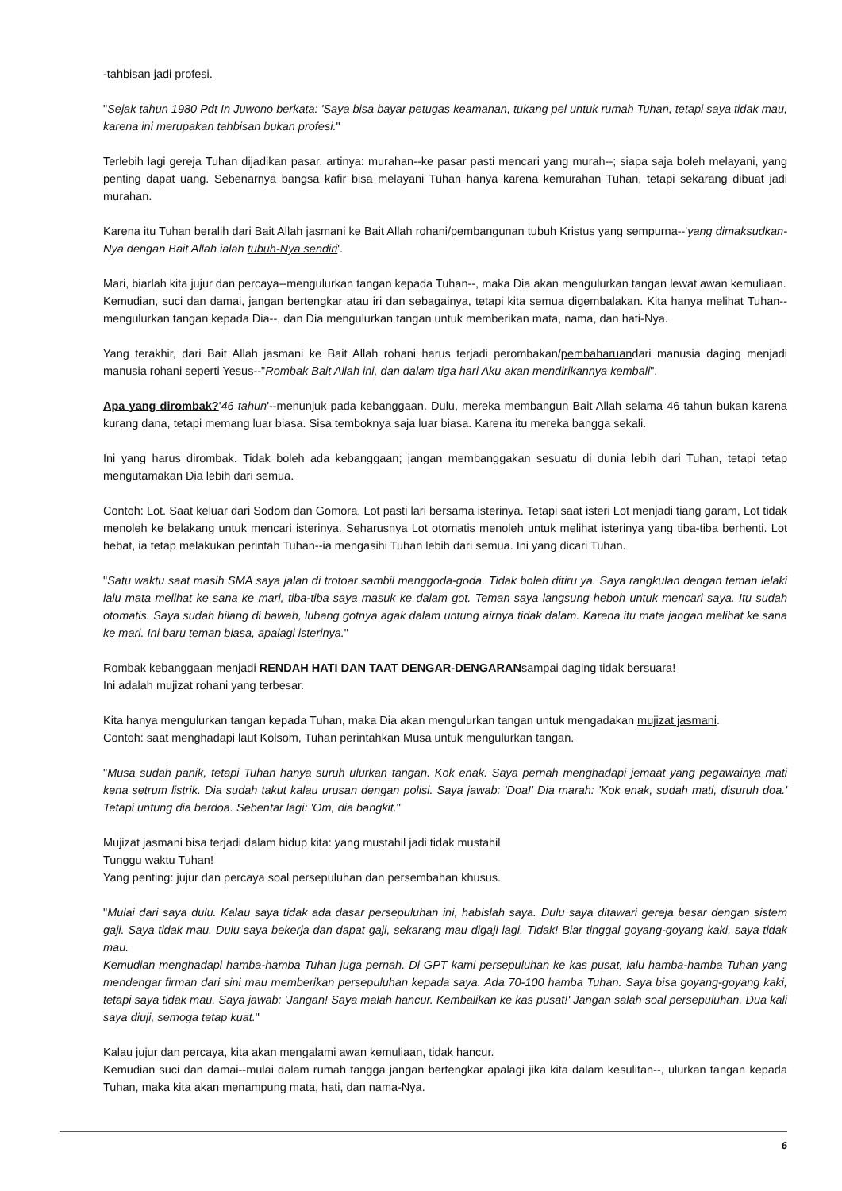-tahbisan jadi profesi.
"Sejak tahun 1980 Pdt In Juwono berkata: 'Saya bisa bayar petugas keamanan, tukang pel untuk rumah Tuhan, tetapi saya tidak mau, karena ini merupakan tahbisan bukan profesi."
Terlebih lagi gereja Tuhan dijadikan pasar, artinya: murahan--ke pasar pasti mencari yang murah--; siapa saja boleh melayani, yang penting dapat uang. Sebenarnya bangsa kafir bisa melayani Tuhan hanya karena kemurahan Tuhan, tetapi sekarang dibuat jadi murahan.
Karena itu Tuhan beralih dari Bait Allah jasmani ke Bait Allah rohani/pembangunan tubuh Kristus yang sempurna--'yang dimaksudkan-Nya dengan Bait Allah ialah tubuh-Nya sendiri'.
Mari, biarlah kita jujur dan percaya--mengulurkan tangan kepada Tuhan--, maka Dia akan mengulurkan tangan lewat awan kemuliaan.
Kemudian, suci dan damai, jangan bertengkar atau iri dan sebagainya, tetapi kita semua digembalakan. Kita hanya melihat Tuhan--mengulurkan tangan kepada Dia--, dan Dia mengulurkan tangan untuk memberikan mata, nama, dan hati-Nya.
Yang terakhir, dari Bait Allah jasmani ke Bait Allah rohani harus terjadi perombakan/pembaharuandari manusia daging menjadi manusia rohani seperti Yesus--"Rombak Bait Allah ini, dan dalam tiga hari Aku akan mendirikannya kembali".
Apa yang dirombak?'46 tahun'--menunjuk pada kebanggaan. Dulu, mereka membangun Bait Allah selama 46 tahun bukan karena kurang dana, tetapi memang luar biasa. Sisa temboknya saja luar biasa. Karena itu mereka bangga sekali.
Ini yang harus dirombak. Tidak boleh ada kebanggaan; jangan membanggakan sesuatu di dunia lebih dari Tuhan, tetapi tetap mengutamakan Dia lebih dari semua.
Contoh: Lot. Saat keluar dari Sodom dan Gomora, Lot pasti lari bersama isterinya. Tetapi saat isteri Lot menjadi tiang garam, Lot tidak menoleh ke belakang untuk mencari isterinya. Seharusnya Lot otomatis menoleh untuk melihat isterinya yang tiba-tiba berhenti. Lot hebat, ia tetap melakukan perintah Tuhan--ia mengasihi Tuhan lebih dari semua. Ini yang dicari Tuhan.
"Satu waktu saat masih SMA saya jalan di trotoar sambil menggoda-goda. Tidak boleh ditiru ya. Saya rangkulan dengan teman lelaki lalu mata melihat ke sana ke mari, tiba-tiba saya masuk ke dalam got. Teman saya langsung heboh untuk mencari saya. Itu sudah otomatis. Saya sudah hilang di bawah, lubang gotnya agak dalam untung airnya tidak dalam. Karena itu mata jangan melihat ke sana ke mari. Ini baru teman biasa, apalagi isterinya."
Rombak kebanggaan menjadi RENDAH HATI DAN TAAT DENGAR-DENGARANsampai daging tidak bersuara!
Ini adalah mujizat rohani yang terbesar.
Kita hanya mengulurkan tangan kepada Tuhan, maka Dia akan mengulurkan tangan untuk mengadakan mujizat jasmani.
Contoh: saat menghadapi laut Kolsom, Tuhan perintahkan Musa untuk mengulurkan tangan.
"Musa sudah panik, tetapi Tuhan hanya suruh ulurkan tangan. Kok enak. Saya pernah menghadapi jemaat yang pegawainya mati kena setrum listrik. Dia sudah takut kalau urusan dengan polisi. Saya jawab: 'Doa!' Dia marah: 'Kok enak, sudah mati, disuruh doa.' Tetapi untung dia berdoa. Sebentar lagi: 'Om, dia bangkit."
Mujizat jasmani bisa terjadi dalam hidup kita: yang mustahil jadi tidak mustahil
Tunggu waktu Tuhan!
Yang penting: jujur dan percaya soal persepuluhan dan persembahan khusus.
"Mulai dari saya dulu. Kalau saya tidak ada dasar persepuluhan ini, habislah saya. Dulu saya ditawari gereja besar dengan sistem gaji. Saya tidak mau. Dulu saya bekerja dan dapat gaji, sekarang mau digaji lagi. Tidak! Biar tinggal goyang-goyang kaki, saya tidak mau.
Kemudian menghadapi hamba-hamba Tuhan juga pernah. Di GPT kami persepuluhan ke kas pusat, lalu hamba-hamba Tuhan yang mendengar firman dari sini mau memberikan persepuluhan kepada saya. Ada 70-100 hamba Tuhan. Saya bisa goyang-goyang kaki, tetapi saya tidak mau. Saya jawab: 'Jangan! Saya malah hancur. Kembalikan ke kas pusat!' Jangan salah soal persepuluhan. Dua kali saya diuji, semoga tetap kuat."
Kalau jujur dan percaya, kita akan mengalami awan kemuliaan, tidak hancur.
Kemudian suci dan damai--mulai dalam rumah tangga jangan bertengkar apalagi jika kita dalam kesulitan--, ulurkan tangan kepada Tuhan, maka kita akan menampung mata, hati, dan nama-Nya.
6